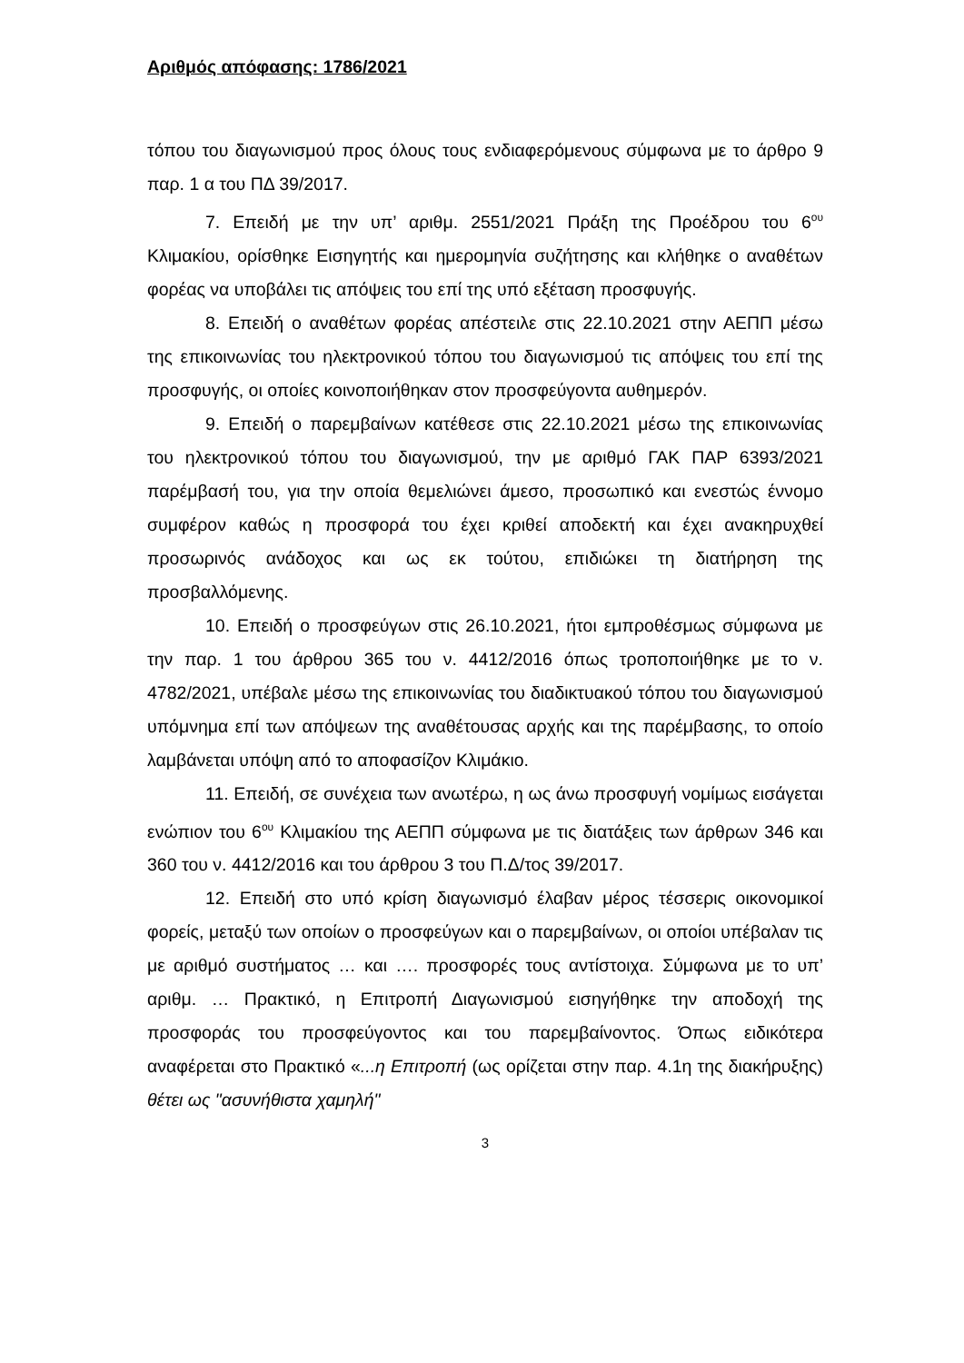Αριθμός απόφασης: 1786/2021
τόπου του διαγωνισμού προς όλους τους ενδιαφερόμενους σύμφωνα με το άρθρο 9 παρ. 1 α του ΠΔ 39/2017.
7. Επειδή με την υπ’ αριθμ. 2551/2021 Πράξη της Προέδρου του 6<sup>ου</sup> Κλιμακίου, ορίσθηκε Εισηγητής και ημερομηνία συζήτησης και κλήθηκε ο αναθέτων φορέας να υποβάλει τις απόψεις του επί της υπό εξέταση προσφυγής.
8. Επειδή ο αναθέτων φορέας απέστειλε στις 22.10.2021 στην ΑΕΠΠ μέσω της επικοινωνίας του ηλεκτρονικού τόπου του διαγωνισμού τις απόψεις του επί της προσφυγής, οι οποίες κοινοποιήθηκαν στον προσφεύγοντα αυθημερόν.
9. Επειδή ο παρεμβαίνων κατέθεσε στις 22.10.2021 μέσω της επικοινωνίας του ηλεκτρονικού τόπου του διαγωνισμού, την με αριθμό ΓΑΚ ΠΑΡ 6393/2021 παρέμβασή του, για την οποία θεμελιώνει άμεσο, προσωπικό και ενεστώς έννομο συμφέρον καθώς η προσφορά του έχει κριθεί αποδεκτή και έχει ανακηρυχθεί προσωρινός ανάδοχος και ως εκ τούτου, επιδιώκει τη διατήρηση της προσβαλλόμενης.
10. Επειδή ο προσφεύγων στις 26.10.2021, ήτοι εμπροθέσμως σύμφωνα με την παρ. 1 του άρθρου 365 του ν. 4412/2016 όπως τροποποιήθηκε με το ν. 4782/2021, υπέβαλε μέσω της επικοινωνίας του διαδικτυακού τόπου του διαγωνισμού υπόμνημα επί των απόψεων της αναθέτουσας αρχής και της παρέμβασης, το οποίο λαμβάνεται υπόψη από το αποφασίζον Κλιμάκιο.
11. Επειδή, σε συνέχεια των ανωτέρω, η ως άνω προσφυγή νομίμως εισάγεται ενώπιον του 6<sup>ου</sup> Κλιμακίου της ΑΕΠΠ σύμφωνα με τις διατάξεις των άρθρων 346 και 360 του ν. 4412/2016 και του άρθρου 3 του Π.Δ/τος 39/2017.
12. Επειδή στο υπό κρίση διαγωνισμό έλαβαν μέρος τέσσερις οικονομικοί φορείς, μεταξύ των οποίων ο προσφεύγων και ο παρεμβαίνων, οι οποίοι υπέβαλαν τις με αριθμό συστήματος … και …. προσφορές τους αντίστοιχα. Σύμφωνα με το υπ’ αριθμ. … Πρακτικό, η Επιτροπή Διαγωνισμού εισηγήθηκε την αποδοχή της προσφοράς του προσφεύγοντος και του παρεμβαίνοντος. Όπως ειδικότερα αναφέρεται στο Πρακτικό «...η Επιτροπή (ως ορίζεται στην παρ. 4.1η της διακήρυξης) θέτει ως "ασυνήθιστα χαμηλή"
3